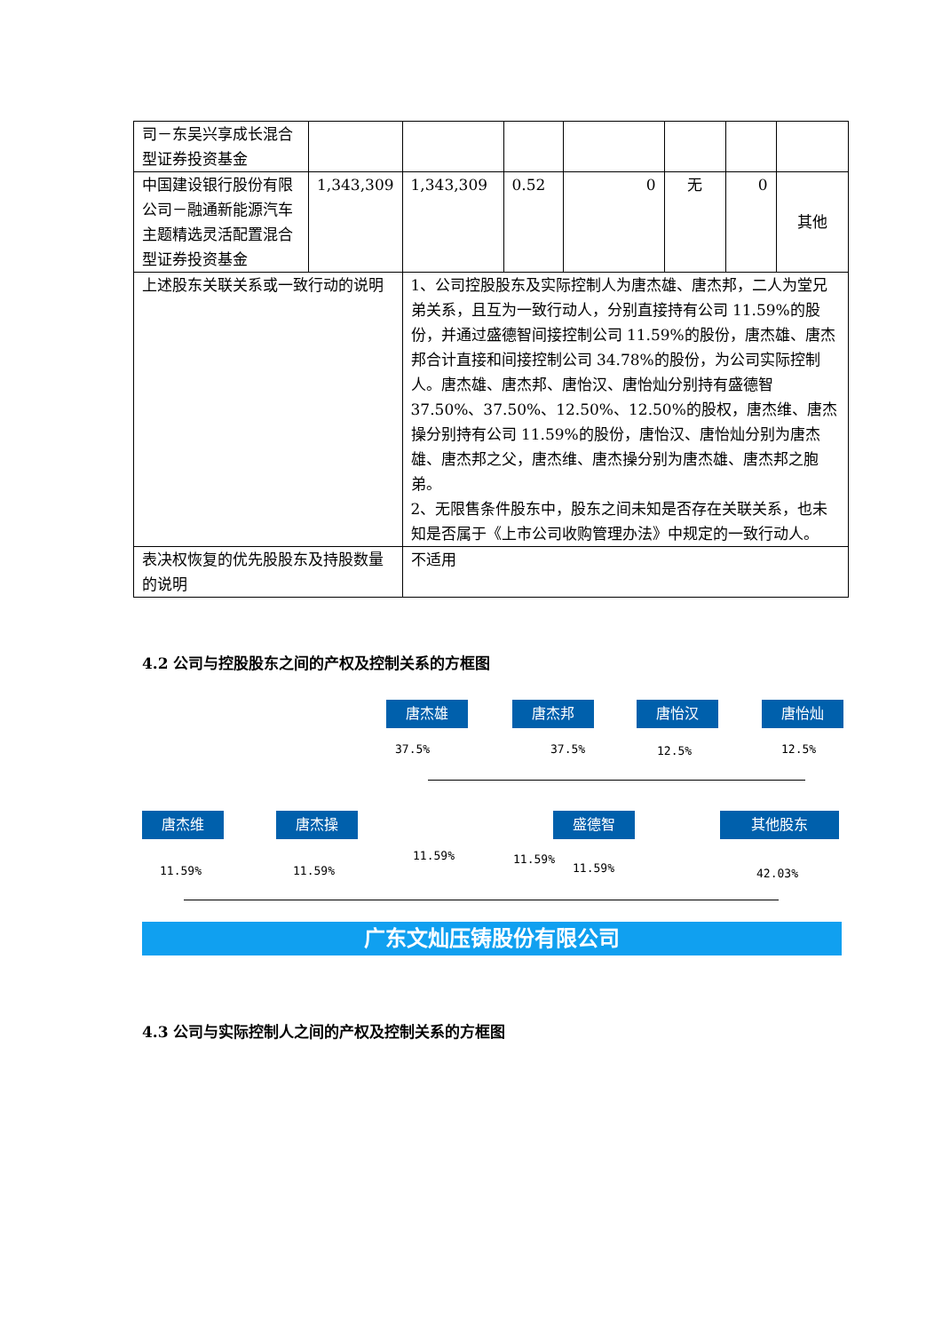| 司－东吴兴享成长混合型证券投资基金 | | | | | | | |
| 中国建设银行股份有限公司－融通新能源汽车主题精选灵活配置混合型证券投资基金 | 1,343,309 | 1,343,309 | 0.52 | 0 | 无 | 0 | 其他 |
| 上述股东关联关系或一致行动的说明 | | 1、公司控股股东及实际控制人为唐杰雄、唐杰邦，二人为堂兄弟关系，且互为一致行动人，分别直接持有公司 11.59%的股份，并通过盛德智间接控制公司 11.59%的股份，唐杰雄、唐杰邦合计直接和间接控制公司 34.78%的股份，为公司实际控制人。唐杰雄、唐杰邦、唐怡汉、唐怡灿分别持有盛德智 37.50%、37.50%、12.50%、12.50%的股权，唐杰维、唐杰操分别持有公司 11.59%的股份，唐怡汉、唐怡灿分别为唐杰雄、唐杰邦之父，唐杰维、唐杰操分别为唐杰雄、唐杰邦之胞弟。 2、无限售条件股东中，股东之间未知是否存在关联关系，也未知是否属于《上市公司收购管理办法》中规定的一致行动人。 | | | | | |
| 表决权恢复的优先股股东及持股数量的说明 | | 不适用 | | | | | |
4.2 公司与控股股东之间的产权及控制关系的方框图
唐杰雄 唐杰邦 唐怡汉 唐怡灿
37.5% 37.5% 12.5% 12.5%
唐杰维 唐杰操 盛德智 其他股东
11.59% 11.59%
11.59% 11.59%
11.59% 42.03%
广东文灿压铸股份有限公司
4.3 公司与实际控制人之间的产权及控制关系的方框图